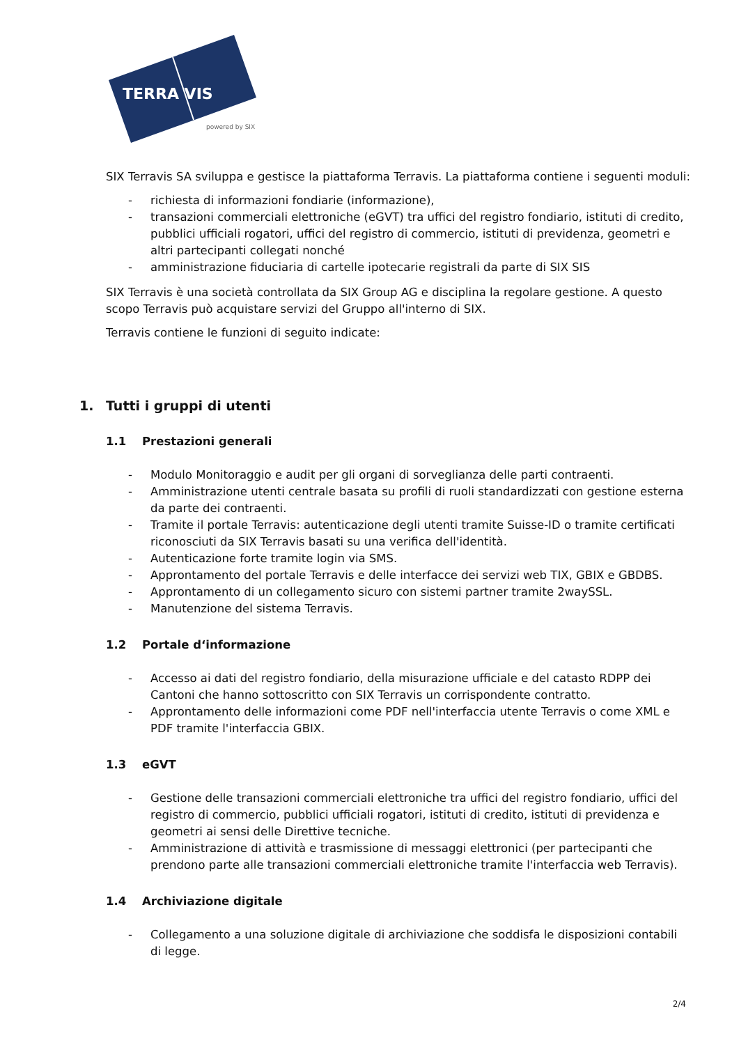TERRA VIS
powered by SIX
SIX Terravis SA sviluppa e gestisce la piattaforma Terravis. La piattaforma contiene i seguenti moduli:
- richiesta di informazioni fondiarie (informazione),
- transazioni commerciali elettroniche (eGVT) tra uffici del registro fondiario, istituti di credito, pubblici ufficiali rogatori, uffici del registro di commercio, istituti di previdenza, geometri e altri partecipanti collegati nonché
- amministrazione fiduciaria di cartelle ipotecarie registrali da parte di SIX SIS
SIX Terravis è una società controllata da SIX Group AG e disciplina la regolare gestione. A questo scopo Terravis può acquistare servizi del Gruppo all'interno di SIX.
Terravis contiene le funzioni di seguito indicate:
1. Tutti i gruppi di utenti
1.1 Prestazioni generali
- Modulo Monitoraggio e audit per gli organi di sorveglianza delle parti contraenti.
- Amministrazione utenti centrale basata su profili di ruoli standardizzati con gestione esterna da parte dei contraenti.
- Tramite il portale Terravis: autenticazione degli utenti tramite Suisse-ID o tramite certificati riconosciuti da SIX Terravis basati su una verifica dell'identità.
- Autenticazione forte tramite login via SMS.
- Approntamento del portale Terravis e delle interfacce dei servizi web TIX, GBIX e GBDBS.
- Approntamento di un collegamento sicuro con sistemi partner tramite 2waySSL.
- Manutenzione del sistema Terravis.
1.2 Portale d‘informazione
- Accesso ai dati del registro fondiario, della misurazione ufficiale e del catasto RDPP dei Cantoni che hanno sottoscritto con SIX Terravis un corrispondente contratto.
- Approntamento delle informazioni come PDF nell'interfaccia utente Terravis o come XML e PDF tramite l'interfaccia GBIX.
1.3 eGVT
- Gestione delle transazioni commerciali elettroniche tra uffici del registro fondiario, uffici del registro di commercio, pubblici ufficiali rogatori, istituti di credito, istituti di previdenza e geometri ai sensi delle Direttive tecniche.
- Amministrazione di attività e trasmissione di messaggi elettronici (per partecipanti che prendono parte alle transazioni commerciali elettroniche tramite l'interfaccia web Terravis).
1.4 Archiviazione digitale
- Collegamento a una soluzione digitale di archiviazione che soddisfa le disposizioni contabili di legge.
2/4